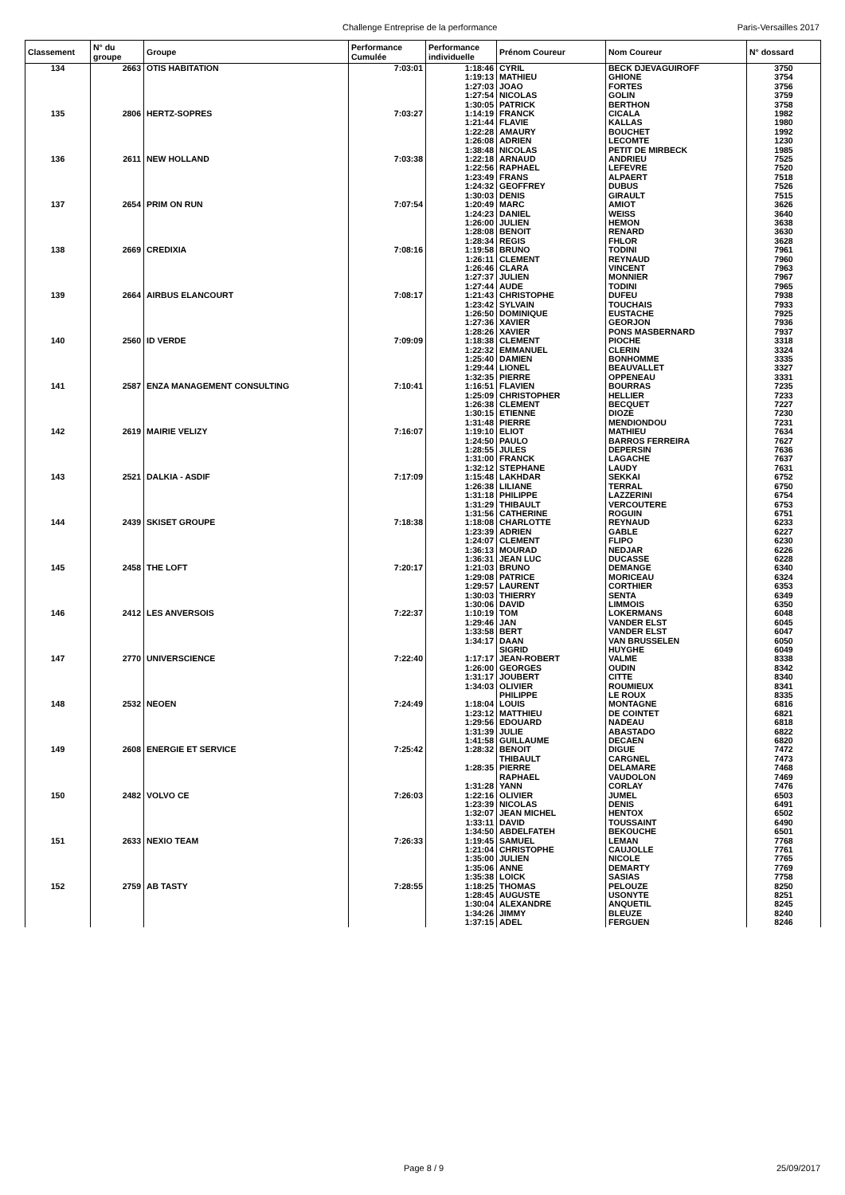Challenge Entreprise de la performance Paris-Versailles 2017
| Classement | N° du groupe | Groupe | Performance Cumulée | Performance individuelle | Prénom Coureur | Nom Coureur | N° dossard |
| --- | --- | --- | --- | --- | --- | --- | --- |
| 134 | 2663 | OTIS HABITATION | 7:03:01 | 1:18:46 | CYRIL | BECK DJEVAGUIROFF | 3750 |
| | | | | 1:19:13 | MATHIEU | GHIONE | 3754 |
| | | | | 1:27:03 | JOAO | FORTES | 3756 |
| | | | | 1:27:54 | NICOLAS | GOLIN | 3759 |
| | | | | 1:30:05 | PATRICK | BERTHON | 3758 |
| 135 | 2806 | HERTZ-SOPRES | 7:03:27 | 1:14:19 | FRANCK | CICALA | 1982 |
| | | | | 1:21:44 | FLAVIE | KALLAS | 1980 |
| | | | | 1:22:28 | AMAURY | BOUCHET | 1992 |
| | | | | 1:26:08 | ADRIEN | LECOMTE | 1230 |
| | | | | 1:38:48 | NICOLAS | PETIT DE MIRBECK | 1985 |
| 136 | 2611 | NEW HOLLAND | 7:03:38 | 1:22:18 | ARNAUD | ANDRIEU | 7525 |
| | | | | 1:22:56 | RAPHAEL | LEFEVRE | 7520 |
| | | | | 1:23:49 | FRANS | ALPAERT | 7518 |
| | | | | 1:24:32 | GEOFFREY | DUBUS | 7526 |
| | | | | 1:30:03 | DENIS | GIRAULT | 7515 |
| 137 | 2654 | PRIM ON RUN | 7:07:54 | 1:20:49 | MARC | AMIOT | 3626 |
| | | | | 1:24:23 | DANIEL | WEISS | 3640 |
| | | | | 1:26:00 | JULIEN | HEMON | 3638 |
| | | | | 1:28:08 | BENOIT | RENARD | 3630 |
| | | | | 1:28:34 | REGIS | FHLOR | 3628 |
| 138 | 2669 | CREDIXIA | 7:08:16 | 1:19:58 | BRUNO | TODINI | 7961 |
| | | | | 1:26:11 | CLEMENT | REYNAUD | 7960 |
| | | | | 1:26:46 | CLARA | VINCENT | 7963 |
| | | | | 1:27:37 | JULIEN | MONNIER | 7967 |
| | | | | 1:27:44 | AUDE | TODINI | 7965 |
| 139 | 2664 | AIRBUS ELANCOURT | 7:08:17 | 1:21:43 | CHRISTOPHE | DUFEU | 7938 |
| | | | | 1:23:42 | SYLVAIN | TOUCHAIS | 7933 |
| | | | | 1:26:50 | DOMINIQUE | EUSTACHE | 7925 |
| | | | | 1:27:36 | XAVIER | GEORJON | 7936 |
| | | | | 1:28:26 | XAVIER | PONS MASBERNARD | 7937 |
| 140 | 2560 | ID VERDE | 7:09:09 | 1:18:38 | CLEMENT | PIOCHE | 3318 |
| | | | | 1:22:32 | EMMANUEL | CLERIN | 3324 |
| | | | | 1:25:40 | DAMIEN | BONHOMME | 3335 |
| | | | | 1:29:44 | LIONEL | BEAUVALLET | 3327 |
| | | | | 1:32:35 | PIERRE | OPPENEAU | 3331 |
| 141 | 2587 | ENZA MANAGEMENT CONSULTING | 7:10:41 | 1:16:51 | FLAVIEN | BOURRAS | 7235 |
| | | | | 1:25:09 | CHRISTOPHER | HELLIER | 7233 |
| | | | | 1:26:38 | CLEMENT | BECQUET | 7227 |
| | | | | 1:30:15 | ETIENNE | DIOZE | 7230 |
| | | | | 1:31:48 | PIERRE | MENDIONDOU | 7231 |
| 142 | 2619 | MAIRIE VELIZY | 7:16:07 | 1:19:10 | ELIOT | MATHIEU | 7634 |
| | | | | 1:24:50 | PAULO | BARROS FERREIRA | 7627 |
| | | | | 1:28:55 | JULES | DEPERSIN | 7636 |
| | | | | 1:31:00 | FRANCK | LAGACHE | 7637 |
| | | | | 1:32:12 | STEPHANE | LAUDY | 7631 |
| 143 | 2521 | DALKIA - ASDIF | 7:17:09 | 1:15:48 | LAKHDAR | SEKKAI | 6752 |
| | | | | 1:26:38 | LILIANE | TERRAL | 6750 |
| | | | | 1:31:18 | PHILIPPE | LAZZERINI | 6754 |
| | | | | 1:31:29 | THIBAULT | VERCOUTERE | 6753 |
| | | | | 1:31:56 | CATHERINE | ROGUIN | 6751 |
| 144 | 2439 | SKISET GROUPE | 7:18:38 | 1:18:08 | CHARLOTTE | REYNAUD | 6233 |
| | | | | 1:23:39 | ADRIEN | GABLE | 6227 |
| | | | | 1:24:07 | CLEMENT | FLIPO | 6230 |
| | | | | 1:36:13 | MOURAD | NEDJAR | 6226 |
| | | | | 1:36:31 | JEAN LUC | DUCASSE | 6228 |
| 145 | 2458 | THE LOFT | 7:20:17 | 1:21:03 | BRUNO | DEMANGE | 6340 |
| | | | | 1:29:08 | PATRICE | MORICEAU | 6324 |
| | | | | 1:29:57 | LAURENT | CORTHIER | 6353 |
| | | | | 1:30:03 | THIERRY | SENTA | 6349 |
| | | | | 1:30:06 | DAVID | LIMMOIS | 6350 |
| 146 | 2412 | LES ANVERSOIS | 7:22:37 | 1:10:19 | TOM | LOKERMANS | 6048 |
| | | | | 1:29:46 | JAN | VANDER ELST | 6045 |
| | | | | 1:33:58 | BERT | VANDER ELST | 6047 |
| | | | | 1:34:17 | DAAN | VAN BRUSSELEN | 6050 |
| | | | | | SIGRID | HUYGHE | 6049 |
| 147 | 2770 | UNIVERSCIENCE | 7:22:40 | 1:17:17 | JEAN-ROBERT | VALME | 8338 |
| | | | | 1:26:00 | GEORGES | OUDIN | 8342 |
| | | | | 1:31:17 | JOUBERT | CITTE | 8340 |
| | | | | 1:34:03 | OLIVIER | ROUMIEUX | 8341 |
| | | | | | PHILIPPE | LE ROUX | 8335 |
| 148 | 2532 | NEOEN | 7:24:49 | 1:18:04 | LOUIS | MONTAGNE | 6816 |
| | | | | 1:23:12 | MATTHIEU | DE COINTET | 6821 |
| | | | | 1:29:56 | EDOUARD | NADEAU | 6818 |
| | | | | 1:31:39 | JULIE | ABASTADO | 6822 |
| | | | | 1:41:58 | GUILLAUME | DECAEN | 6820 |
| 149 | 2608 | ENERGIE ET SERVICE | 7:25:42 | 1:28:32 | BENOIT | DIGUE | 7472 |
| | | | | | THIBAULT | CARGNEL | 7473 |
| | | | | 1:28:35 | PIERRE | DELAMARE | 7468 |
| | | | | | RAPHAEL | VAUDOLON | 7469 |
| | | | | 1:31:28 | YANN | CORLAY | 7476 |
| 150 | 2482 | VOLVO CE | 7:26:03 | 1:22:16 | OLIVIER | JUMEL | 6503 |
| | | | | 1:23:39 | NICOLAS | DENIS | 6491 |
| | | | | 1:32:07 | JEAN MICHEL | HENTOX | 6502 |
| | | | | 1:33:11 | DAVID | TOUSSAINT | 6490 |
| | | | | 1:34:50 | ABDELFATEH | BEKOUCHE | 6501 |
| 151 | 2633 | NEXIO TEAM | 7:26:33 | 1:19:45 | SAMUEL | LEMAN | 7768 |
| | | | | 1:21:04 | CHRISTOPHE | CAUJOLLE | 7761 |
| | | | | 1:35:00 | JULIEN | NICOLE | 7765 |
| | | | | 1:35:06 | ANNE | DEMARTY | 7769 |
| | | | | 1:35:38 | LOICK | SASIAS | 7758 |
| 152 | 2759 | AB TASTY | 7:28:55 | 1:18:25 | THOMAS | PELOUZE | 8250 |
| | | | | 1:28:45 | AUGUSTE | USONYTE | 8251 |
| | | | | 1:30:04 | ALEXANDRE | ANQUETIL | 8245 |
| | | | | 1:34:26 | JIMMY | BLEUZE | 8240 |
| | | | | 1:37:15 | ADEL | FERGUEN | 8246 |
Page 8 / 9 25/09/2017